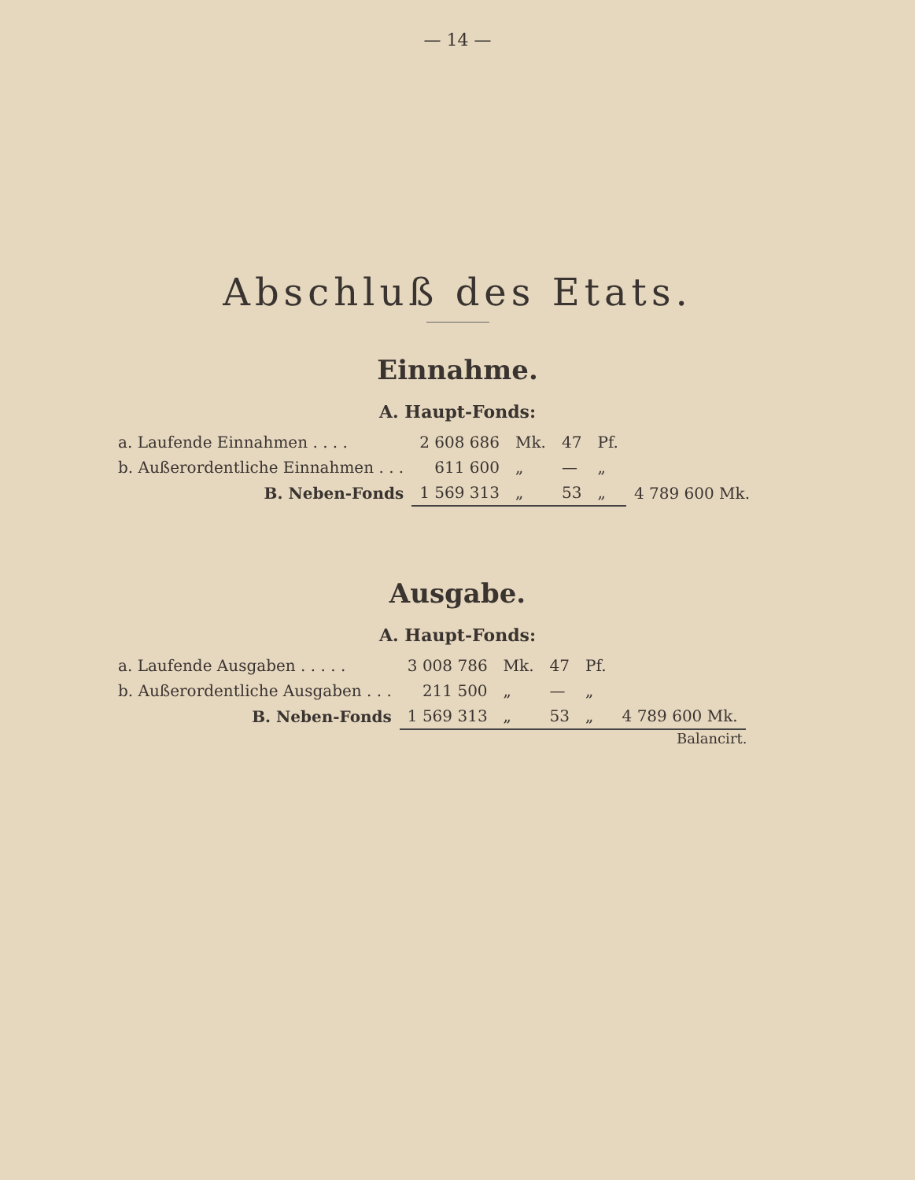— 14 —
Abschluß des Etats.
Einnahme.
A. Haupt-Fonds:
| a. Laufende Einnahmen . . . . | 2 608 686 | Mk. | 47 | Pf. | |
| b. Außerordentliche Einnahmen . . . | 611 600 | „ | — | „ | |
| B. Neben-Fonds | 1 569 313 | „ | 53 | „ | 4 789 600 Mk. |
Ausgabe.
A. Haupt-Fonds:
| a. Laufende Ausgaben . . . . . | 3 008 786 | Mk. | 47 | Pf. | |
| b. Außerordentliche Ausgaben . . . | 211 500 | „ | — | „ | |
| B. Neben-Fonds | 1 569 313 | „ | 53 | „ | 4 789 600 Mk. |
Balancirt.